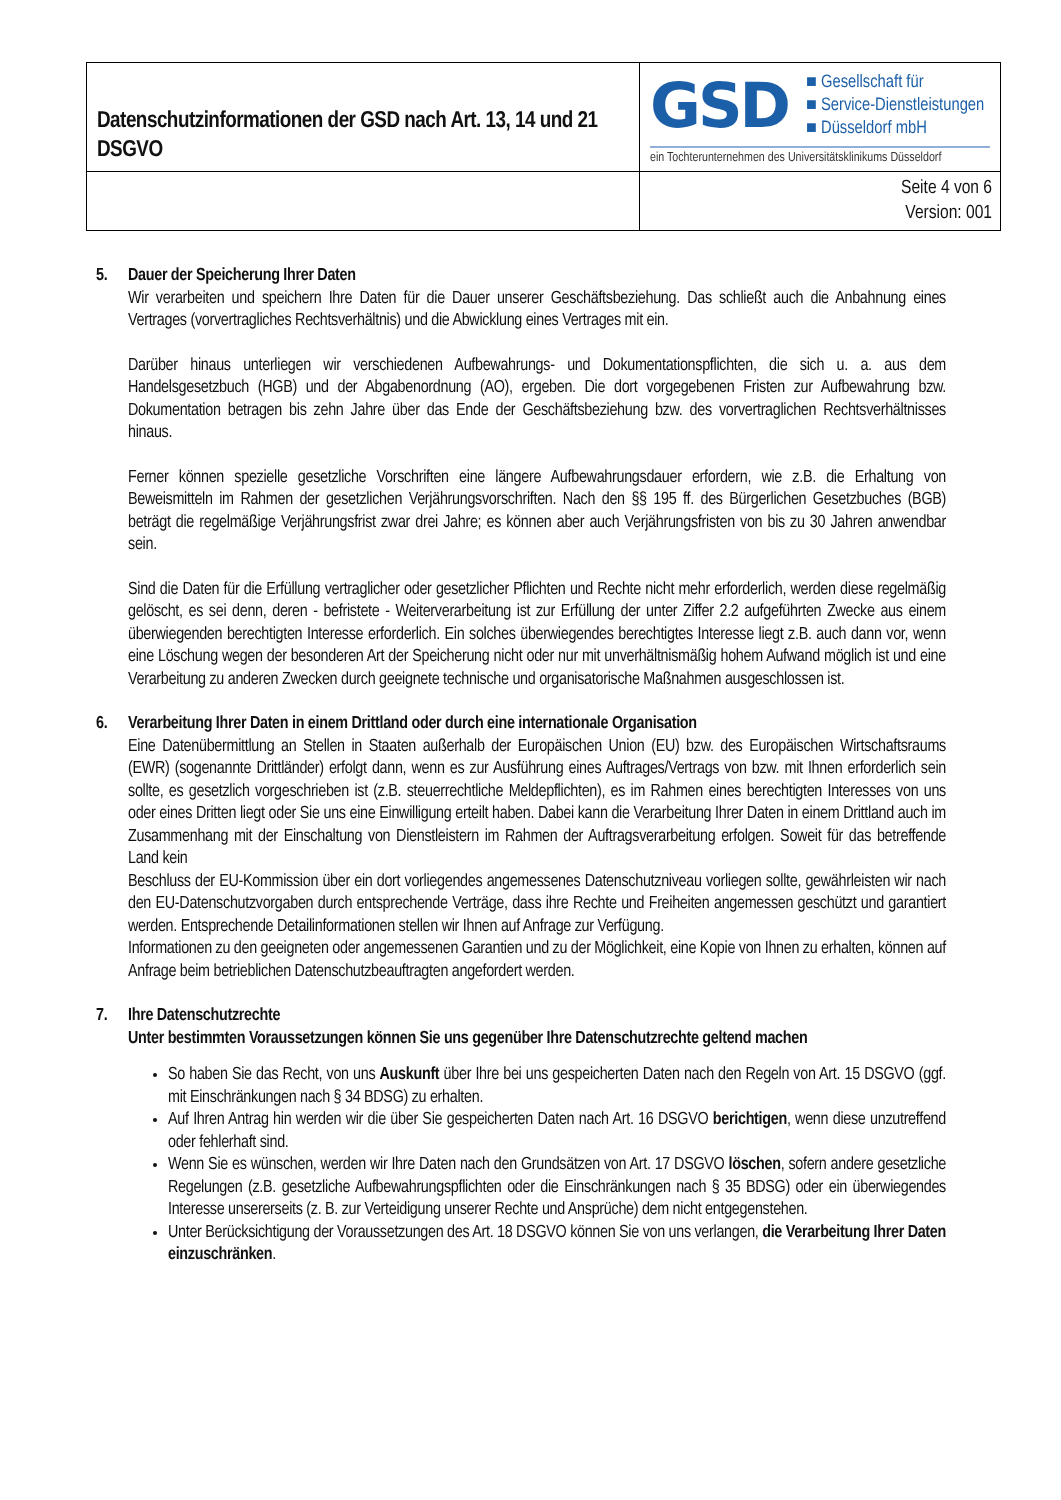| Datenschutzinformationen der GSD nach Art. 13, 14 und 21 DSGVO | GSD ■ Gesellschaft für ■ Service-Dienstleistungen ■ Düsseldorf mbH ein Tochterunternehmen des Universitätsklinikums Düsseldorf |
| | Seite 4 von 6 Version: 001 |
5. Dauer der Speicherung Ihrer Daten
Wir verarbeiten und speichern Ihre Daten für die Dauer unserer Geschäftsbeziehung. Das schließt auch die Anbahnung eines Vertrages (vorvertragliches Rechtsverhältnis) und die Abwicklung eines Vertrages mit ein.
Darüber hinaus unterliegen wir verschiedenen Aufbewahrungs- und Dokumentationspflichten, die sich u. a. aus dem Handelsgesetzbuch (HGB) und der Abgabenordnung (AO), ergeben. Die dort vorgegebenen Fristen zur Aufbewahrung bzw. Dokumentation betragen bis zehn Jahre über das Ende der Geschäftsbeziehung bzw. des vorvertraglichen Rechtsverhältnisses hinaus.
Ferner können spezielle gesetzliche Vorschriften eine längere Aufbewahrungsdauer erfordern, wie z.B. die Erhaltung von Beweismitteln im Rahmen der gesetzlichen Verjährungsvorschriften. Nach den §§ 195 ff. des Bürgerlichen Gesetzbuches (BGB) beträgt die regelmäßige Verjährungsfrist zwar drei Jahre; es können aber auch Verjährungsfristen von bis zu 30 Jahren anwendbar sein.
Sind die Daten für die Erfüllung vertraglicher oder gesetzlicher Pflichten und Rechte nicht mehr erforderlich, werden diese regelmäßig gelöscht, es sei denn, deren - befristete - Weiterverarbeitung ist zur Erfüllung der unter Ziffer 2.2 aufgeführten Zwecke aus einem überwiegenden berechtigten Interesse erforderlich. Ein solches überwiegendes berechtigtes Interesse liegt z.B. auch dann vor, wenn eine Löschung wegen der besonderen Art der Speicherung nicht oder nur mit unverhältnismäßig hohem Aufwand möglich ist und eine Verarbeitung zu anderen Zwecken durch geeignete technische und organisatorische Maßnahmen ausgeschlossen ist.
6. Verarbeitung Ihrer Daten in einem Drittland oder durch eine internationale Organisation
Eine Datenübermittlung an Stellen in Staaten außerhalb der Europäischen Union (EU) bzw. des Europäischen Wirtschaftsraums (EWR) (sogenannte Drittländer) erfolgt dann, wenn es zur Ausführung eines Auftrages/Vertrags von bzw. mit Ihnen erforderlich sein sollte, es gesetzlich vorgeschrieben ist (z.B. steuerrechtliche Meldepflichten), es im Rahmen eines berechtigten Interesses von uns oder eines Dritten liegt oder Sie uns eine Einwilligung erteilt haben. Dabei kann die Verarbeitung Ihrer Daten in einem Drittland auch im Zusammenhang mit der Einschaltung von Dienstleistern im Rahmen der Auftragsverarbeitung erfolgen. Soweit für das betreffende Land kein
Beschluss der EU-Kommission über ein dort vorliegendes angemessenes Datenschutzniveau vorliegen sollte, gewährleisten wir nach den EU-Datenschutzvorgaben durch entsprechende Verträge, dass ihre Rechte und Freiheiten angemessen geschützt und garantiert werden. Entsprechende Detailinformationen stellen wir Ihnen auf Anfrage zur Verfügung.
Informationen zu den geeigneten oder angemessenen Garantien und zu der Möglichkeit, eine Kopie von Ihnen zu erhalten, können auf Anfrage beim betrieblichen Datenschutzbeauftragten angefordert werden.
7. Ihre Datenschutzrechte
Unter bestimmten Voraussetzungen können Sie uns gegenüber Ihre Datenschutzrechte geltend machen
So haben Sie das Recht, von uns Auskunft über Ihre bei uns gespeicherten Daten nach den Regeln von Art. 15 DSGVO (ggf. mit Einschränkungen nach § 34 BDSG) zu erhalten.
Auf Ihren Antrag hin werden wir die über Sie gespeicherten Daten nach Art. 16 DSGVO berichtigen, wenn diese unzutreffend oder fehlerhaft sind.
Wenn Sie es wünschen, werden wir Ihre Daten nach den Grundsätzen von Art. 17 DSGVO löschen, sofern andere gesetzliche Regelungen (z.B. gesetzliche Aufbewahrungspflichten oder die Einschränkungen nach § 35 BDSG) oder ein überwiegendes Interesse unsererseits (z. B. zur Verteidigung unserer Rechte und Ansprüche) dem nicht entgegenstehen.
Unter Berücksichtigung der Voraussetzungen des Art. 18 DSGVO können Sie von uns verlangen, die Verarbeitung Ihrer Daten einzuschränken.